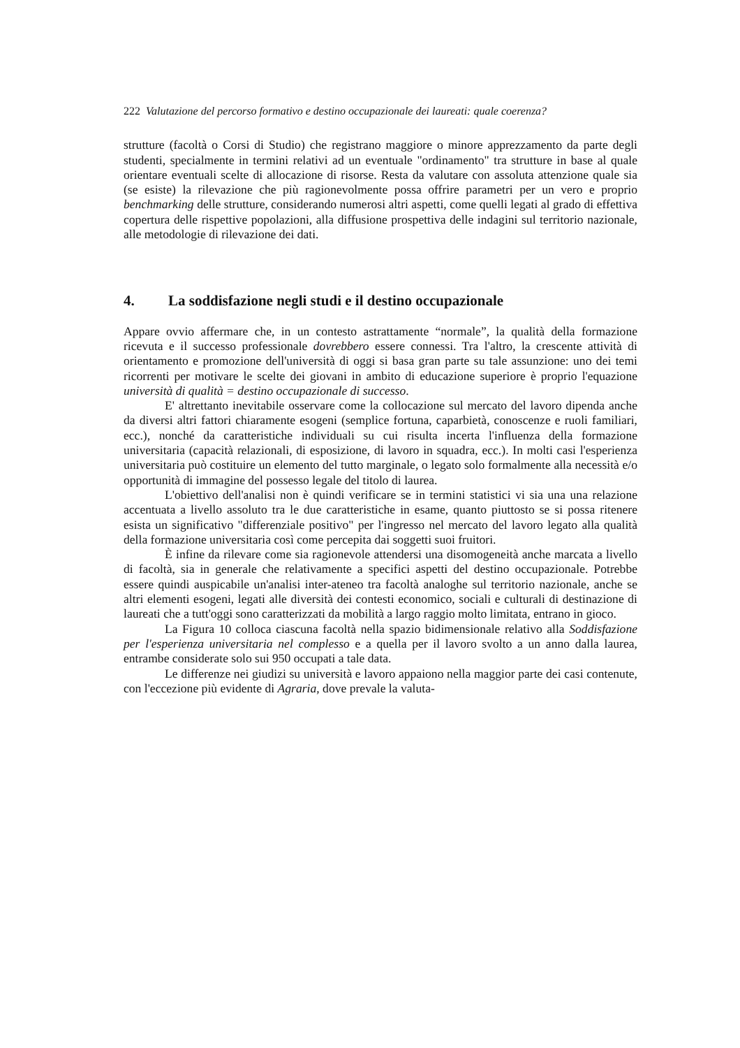222 Valutazione del percorso formativo e destino occupazionale dei laureati: quale coerenza?
strutture (facoltà o Corsi di Studio) che registrano maggiore o minore apprezzamento da parte degli studenti, specialmente in termini relativi ad un eventuale "ordinamento" tra strutture in base al quale orientare eventuali scelte di allocazione di risorse. Resta da valutare con assoluta attenzione quale sia (se esiste) la rilevazione che più ragionevolmente possa offrire parametri per un vero e proprio benchmarking delle strutture, considerando numerosi altri aspetti, come quelli legati al grado di effettiva copertura delle rispettive popolazioni, alla diffusione prospettiva delle indagini sul territorio nazionale, alle metodologie di rilevazione dei dati.
4. La soddisfazione negli studi e il destino occupazionale
Appare ovvio affermare che, in un contesto astrattamente “normale”, la qualità della formazione ricevuta e il successo professionale dovrebbero essere connessi. Tra l'altro, la crescente attività di orientamento e promozione dell'università di oggi si basa gran parte su tale assunzione: uno dei temi ricorrenti per motivare le scelte dei giovani in ambito di educazione superiore è proprio l'equazione università di qualità = destino occupazionale di successo.
E' altrettanto inevitabile osservare come la collocazione sul mercato del lavoro dipenda anche da diversi altri fattori chiaramente esogeni (semplice fortuna, caparbietà, conoscenze e ruoli familiari, ecc.), nonché da caratteristiche individuali su cui risulta incerta l'influenza della formazione universitaria (capacità relazionali, di esposizione, di lavoro in squadra, ecc.). In molti casi l'esperienza universitaria può costituire un elemento del tutto marginale, o legato solo formalmente alla necessità e/o opportunità di immagine del possesso legale del titolo di laurea.
L'obiettivo dell'analisi non è quindi verificare se in termini statistici vi sia una una relazione accentuata a livello assoluto tra le due caratteristiche in esame, quanto piuttosto se si possa ritenere esista un significativo "differenziale positivo" per l'ingresso nel mercato del lavoro legato alla qualità della formazione universitaria così come percepita dai soggetti suoi fruitori.
È infine da rilevare come sia ragionevole attendersi una disomogeneità anche marcata a livello di facoltà, sia in generale che relativamente a specifici aspetti del destino occupazionale. Potrebbe essere quindi auspicabile un'analisi inter-ateneo tra facoltà analoghe sul territorio nazionale, anche se altri elementi esogeni, legati alle diversità dei contesti economico, sociali e culturali di destinazione di laureati che a tutt'oggi sono caratterizzati da mobilità a largo raggio molto limitata, entrano in gioco.
La Figura 10 colloca ciascuna facoltà nella spazio bidimensionale relativo alla Soddisfazione per l'esperienza universitaria nel complesso e a quella per il lavoro svolto a un anno dalla laurea, entrambe considerate solo sui 950 occupati a tale data.
Le differenze nei giudizi su università e lavoro appaiono nella maggior parte dei casi contenute, con l'eccezione più evidente di Agraria, dove prevale la valuta-